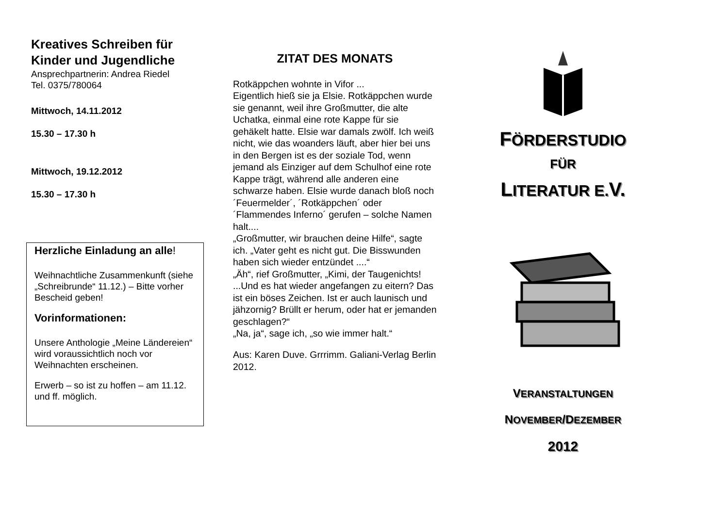Kreatives Schreiben für Kinder und Jugendliche
Ansprechpartnerin: Andrea Riedel
Tel. 0375/780064
Mittwoch, 14.11.2012
15.30 – 17.30 h
Mittwoch, 19.12.2012
15.30 – 17.30 h
Herzliche Einladung an alle!
Weihnachtliche Zusammenkunft (siehe „Schreibrunde“ 11.12.) – Bitte vorher Bescheid geben!
Vorinformationen:
Unsere Anthologie „Meine Ländereien“ wird voraussichtlich noch vor Weihnachten erscheinen.
Erwerb – so ist zu hoffen – am 11.12. und ff. möglich.
ZITAT DES MONATS
Rotkäppchen wohnte in Vifor ...
Eigentlich hieß sie ja Elsie. Rotkäppchen wurde sie genannt, weil ihre Großmutter, die alte Uchatka, einmal eine rote Kappe für sie gehäkelt hatte. Elsie war damals zwölf. Ich weiß nicht, wie das woanders läuft, aber hier bei uns in den Bergen ist es der soziale Tod, wenn jemand als Einziger auf dem Schulhof eine rote Kappe trägt, während alle anderen eine schwarze haben. Elsie wurde danach bloß noch ´Feuermelder´, ´Rotkäppchen´ oder ´Flammendes Inferno´ gerufen – solche Namen halt....
„Großmutter, wir brauchen deine Hilfe“, sagte ich. „Vater geht es nicht gut. Die Bisswunden haben sich wieder entzündet ....“
„Äh“, rief Großmutter, „Kimi, der Taugenichts! ...Und es hat wieder angefangen zu eitern? Das ist ein böses Zeichen. Ist er auch launisch und jähzornig? Brüllt er herum, oder hat er jemanden geschlagen?“
„Na, ja“, sage ich, „so wie immer halt.“
Aus: Karen Duve. Grrrimm. Galiani-Verlag Berlin 2012.
FÖRDERSTUDIO
FÜR
LITERATUR E. V.
VERANSTALTUNGEN
NOVEMBER/DEZEMBER
2012